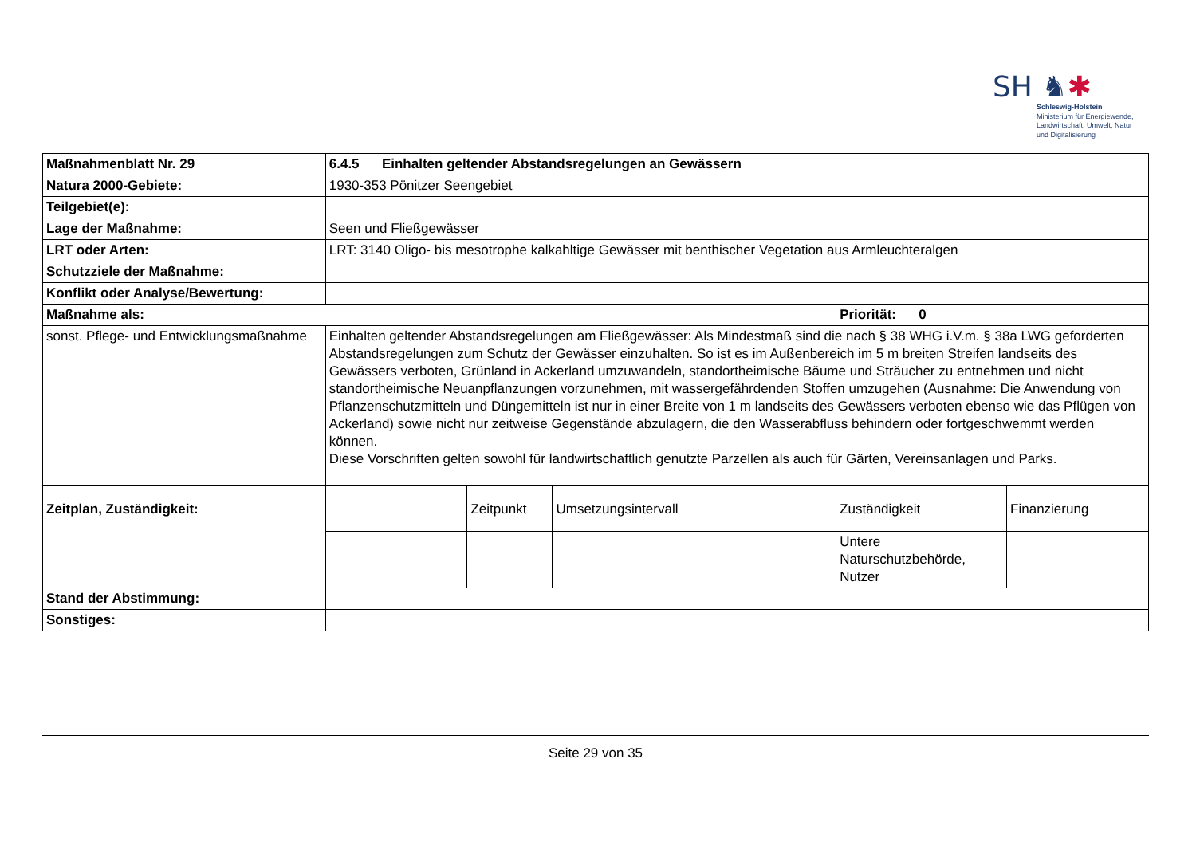SH ♞✱
Schleswig-Holstein
Ministerium für Energiewende,
Landwirtschaft, Umwelt, Natur
und Digitalisierung
| Maßnahmenblatt Nr. 29 | 6.4.5 Einhalten geltender Abstandsregelungen an Gewässern | | | | | |
| Natura 2000-Gebiete: | 1930-353 Pönitzer Seengebiet | | | | | |
| Teilgebiet(e): | | | | | | |
| Lage der Maßnahme: | Seen und Fließgewässer | | | | | |
| LRT oder Arten: | LRT: 3140 Oligo- bis mesotrophe kalkahltige Gewässer mit benthischer Vegetation aus Armleuchteralgen | | | | | |
| Schutzziele der Maßnahme: | | | | | | |
| Konflikt oder Analyse/Bewertung: | | | | | | |
| Maßnahme als: | | | | | Priorität: 0 | |
| sonst. Pflege- und Entwicklungsmaßnahme | Einhalten geltender Abstandsregelungen am Fließgewässer: Als Mindestmaß sind die nach § 38 WHG i.V.m. § 38a LWG geforderten Abstandsregelungen zum Schutz der Gewässer einzuhalten. So ist es im Außenbereich im 5 m breiten Streifen landseits des Gewässers verboten, Grünland in Ackerland umzuwandeln, standortheimische Bäume und Sträucher zu entnehmen und nicht standortheimische Neuanpflanzungen vorzunehmen, mit wassergefährdenden Stoffen umzugehen (Ausnahme: Die Anwendung von Pflanzenschutzmitteln und Düngemitteln ist nur in einer Breite von 1 m landseits des Gewässers verboten ebenso wie das Pflügen von Ackerland) sowie nicht nur zeitweise Gegenstände abzulagern, die den Wasserabfluss behindern oder fortgeschwemmt werden können. Diese Vorschriften gelten sowohl für landwirtschaftlich genutzte Parzellen als auch für Gärten, Vereinsanlagen und Parks. | | | | | |
| Zeitplan, Zuständigkeit: | | Zeitpunkt | Umsetzungsintervall | | Zuständigkeit | Finanzierung |
| | | | | | Untere Naturschutzbehörde, Nutzer | |
| Stand der Abstimmung: | | | | | | |
| Sonstiges: | | | | | | |
Seite 29 von 35